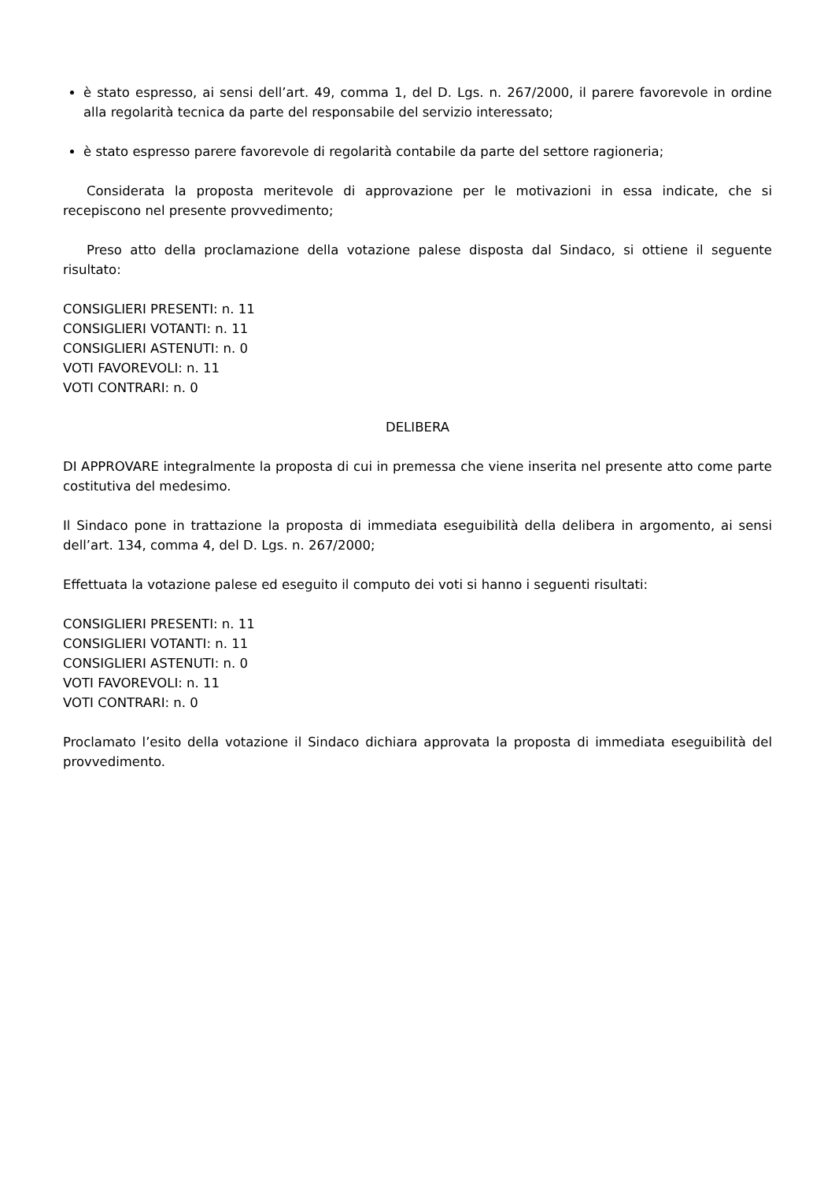è stato espresso, ai sensi dell’art. 49, comma 1, del D. Lgs. n. 267/2000, il parere favorevole in ordine alla regolarità tecnica da parte del responsabile del servizio interessato;
è stato espresso parere favorevole di regolarità contabile da parte del settore ragioneria;
Considerata la proposta meritevole di approvazione per le motivazioni in essa indicate, che si recepiscono nel presente provvedimento;
Preso atto della proclamazione della votazione palese disposta dal Sindaco, si ottiene il seguente risultato:
CONSIGLIERI PRESENTI: n. 11
CONSIGLIERI VOTANTI: n. 11
CONSIGLIERI ASTENUTI: n. 0
VOTI FAVOREVOLI: n. 11
VOTI CONTRARI: n. 0
DELIBERA
DI APPROVARE integralmente la proposta di cui in premessa che viene inserita nel presente atto come parte costitutiva del medesimo.
Il Sindaco pone in trattazione la proposta di immediata eseguibilità della delibera in argomento, ai sensi dell’art. 134, comma 4, del D. Lgs. n. 267/2000;
Effettuata la votazione palese ed eseguito il computo dei voti si hanno i seguenti risultati:
CONSIGLIERI PRESENTI: n. 11
CONSIGLIERI VOTANTI: n. 11
CONSIGLIERI ASTENUTI: n. 0
VOTI FAVOREVOLI: n. 11
VOTI CONTRARI: n. 0
Proclamato l’esito della votazione il Sindaco dichiara approvata la proposta di immediata eseguibilità del provvedimento.